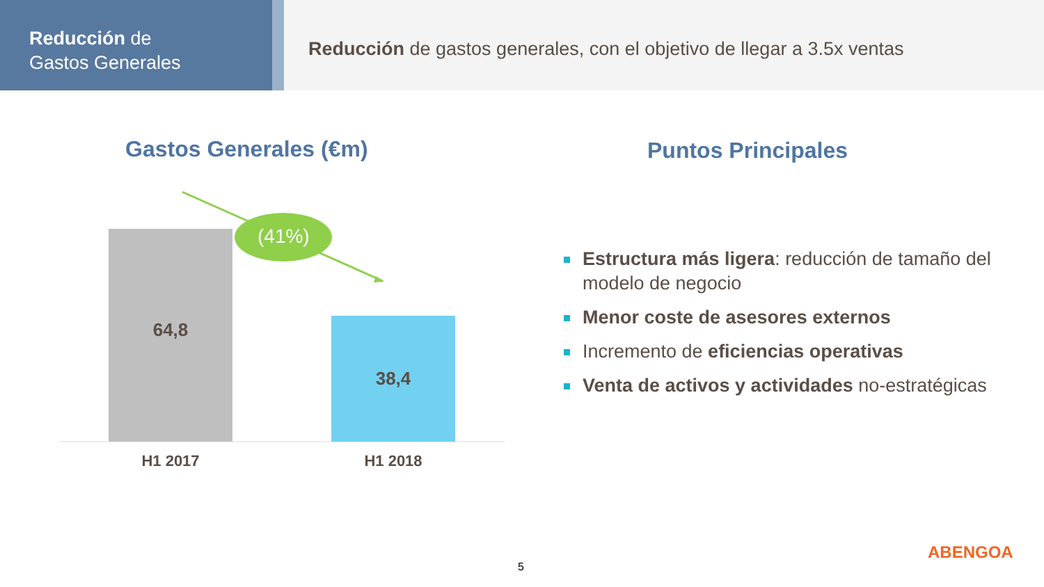Reducción de
Gastos Generales
Reducción de gastos generales, con el objetivo de llegar a 3.5x ventas
Gastos Generales (€m)
(41%)
64,8 38,4
H1 2017 H1 2018
Puntos Principales
Estructura más ligera: reducción de tamaño del modelo de negocio
Menor coste de asesores externos
Incremento de eficiencias operativas
Venta de activos y actividades no-estratégicas
5
ABENGOA